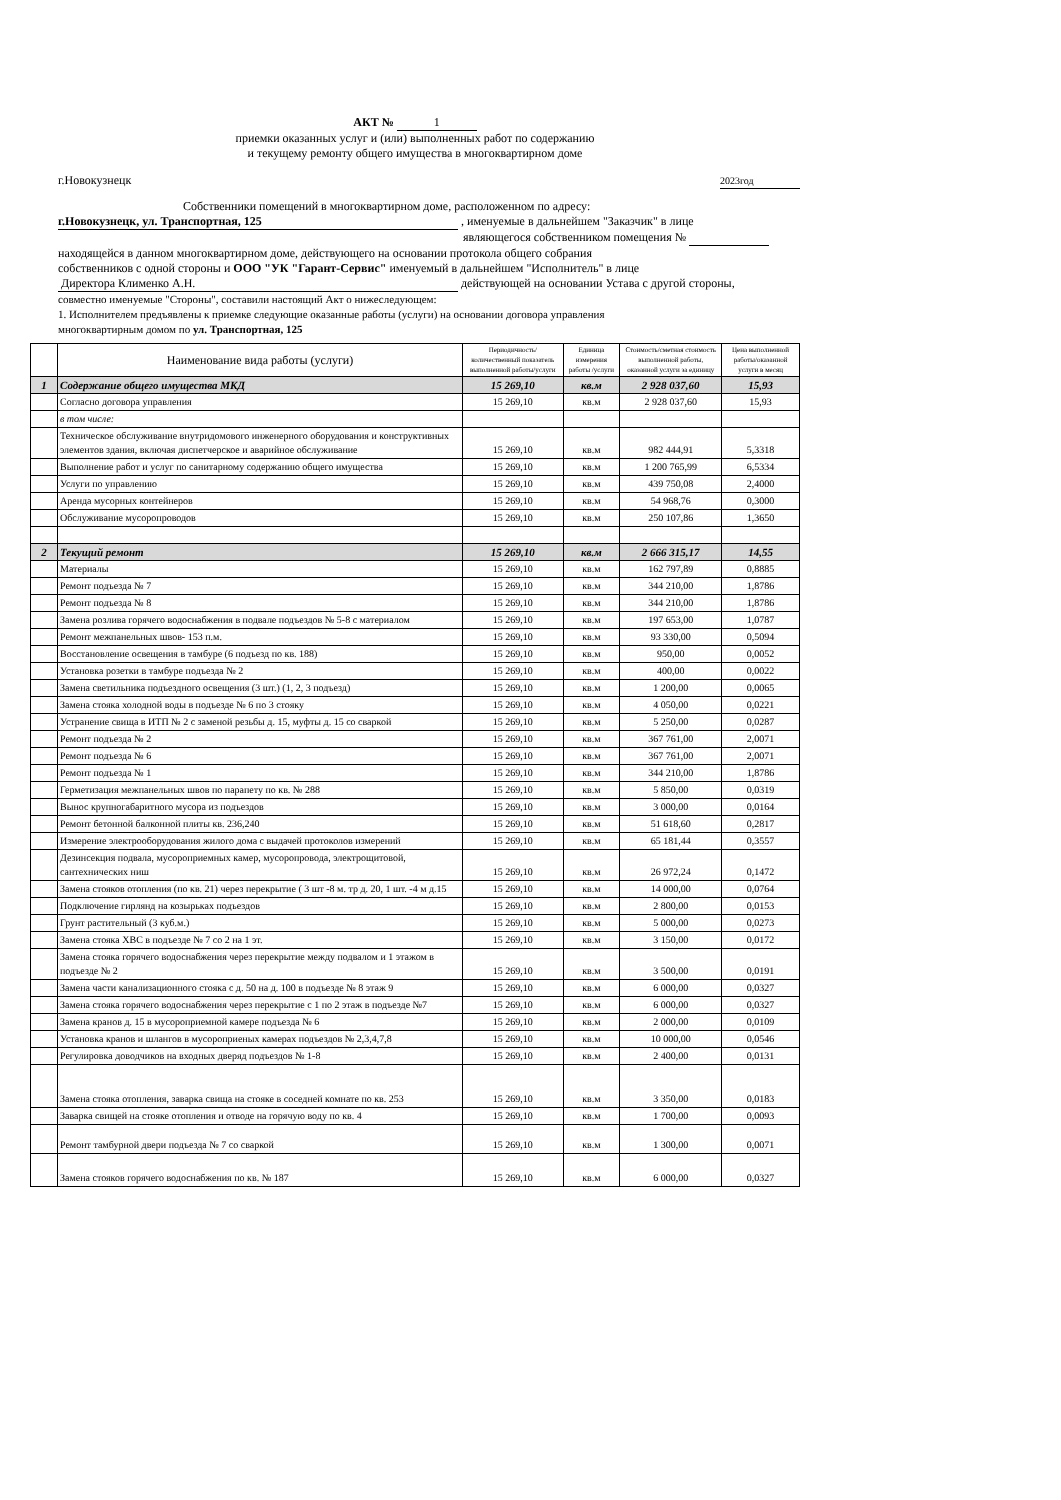АКТ № 1
приемки оказанных услуг и (или) выполненных работ по содержанию
и текущему ремонту общего имущества в многоквартирном доме
г.Новокузнецк 2023год
Собственники помещений в многоквартирном доме, расположенном по адресу:
г.Новокузнецк, ул. Транспортная, 125 , именуемые в дальнейшем "Заказчик" в лице
являющегося собственником помещения №
находящейся в данном многоквартирном доме, действующего на основании протокола общего собрания
собственников с одной стороны и ООО "УК "Гарант-Сервис" именуемый в дальнейшем "Исполнитель" в лице
Директора Клименко А.Н. действующей на основании Устава с другой стороны,
совместно именуемые "Стороны", составили настоящий Акт о нижеследующем:
1. Исполнителем предъявлены к приемке следующие оказанные работы (услуги) на основании договора управления
многоквартирным домом по ул. Транспортная, 125
| | Наименование вида работы (услуги) | Периодичность/количественный показатель выполненной работы/услуги | Единица измерения работы /услуги | Стоимость/сметная стоимость выполненной работы, оказанной услуги за единицу | Цена выполненной работы/оказанной услуги в месяц |
| --- | --- | --- | --- | --- | --- |
| 1 | Содержание общего имущества МКД | 15 269,10 | кв.м | 2 928 037,60 | 15,93 |
| | Согласно договора управления | 15 269,10 | кв.м | 2 928 037,60 | 15,93 |
| | в том числе: | | | | |
| | Техническое обслуживание внутридомового инженерного оборудования и конструктивных элементов здания, включая диспетчерское и аварийное обслуживание | 15 269,10 | кв.м | 982 444,91 | 5,3318 |
| | Выполнение работ и услуг по санитарному содержанию общего имущества | 15 269,10 | кв.м | 1 200 765,99 | 6,5334 |
| | Услуги по управлению | 15 269,10 | кв.м | 439 750,08 | 2,4000 |
| | Аренда мусорных контейнеров | 15 269,10 | кв.м | 54 968,76 | 0,3000 |
| | Обслуживание мусоропроводов | 15 269,10 | кв.м | 250 107,86 | 1,3650 |
| 2 | Текущий ремонт | 15 269,10 | кв.м | 2 666 315,17 | 14,55 |
| | Материалы | 15 269,10 | кв.м | 162 797,89 | 0,8885 |
| | Ремонт подъезда № 7 | 15 269,10 | кв.м | 344 210,00 | 1,8786 |
| | Ремонт подъезда № 8 | 15 269,10 | кв.м | 344 210,00 | 1,8786 |
| | Замена розлива горячего водоснабжения в подвале подъездов № 5-8 с материалом | 15 269,10 | кв.м | 197 653,00 | 1,0787 |
| | Ремонт межпанельных швов- 153 п.м. | 15 269,10 | кв.м | 93 330,00 | 0,5094 |
| | Восстановление освещения в тамбуре (6 подъезд по кв. 188) | 15 269,10 | кв.м | 950,00 | 0,0052 |
| | Установка розетки в тамбуре подъезда № 2 | 15 269,10 | кв.м | 400,00 | 0,0022 |
| | Замена светильника подъездного освещения (3 шт.) (1, 2, 3 подъезд) | 15 269,10 | кв.м | 1 200,00 | 0,0065 |
| | Замена стояка холодной воды в подъезде № 6 по 3 стояку | 15 269,10 | кв.м | 4 050,00 | 0,0221 |
| | Устранение свища в ИТП № 2 с заменой резьбы д. 15, муфты д. 15 со сваркой | 15 269,10 | кв.м | 5 250,00 | 0,0287 |
| | Ремонт подъезда № 2 | 15 269,10 | кв.м | 367 761,00 | 2,0071 |
| | Ремонт подъезда № 6 | 15 269,10 | кв.м | 367 761,00 | 2,0071 |
| | Ремонт подъезда № 1 | 15 269,10 | кв.м | 344 210,00 | 1,8786 |
| | Герметизация межпанельных швов по парапету по кв. № 288 | 15 269,10 | кв.м | 5 850,00 | 0,0319 |
| | Вынос крупногабаритного мусора из подъездов | 15 269,10 | кв.м | 3 000,00 | 0,0164 |
| | Ремонт бетонной балконной плиты кв. 236,240 | 15 269,10 | кв.м | 51 618,60 | 0,2817 |
| | Измерение электрооборудования жилого дома с выдачей протоколов измерений | 15 269,10 | кв.м | 65 181,44 | 0,3557 |
| | Дезинсекция подвала, мусороприемных камер, мусоропровода, электрощитовой, сантехнических ниш | 15 269,10 | кв.м | 26 972,24 | 0,1472 |
| | Замена стояков отопления (по кв. 21) через перекрытие ( 3 шт -8 м. тр д. 20, 1 шт. -4 м д.15 | 15 269,10 | кв.м | 14 000,00 | 0,0764 |
| | Подключение гирлянд на козырьках подъездов | 15 269,10 | кв.м | 2 800,00 | 0,0153 |
| | Грунт растительный (3 куб.м.) | 15 269,10 | кв.м | 5 000,00 | 0,0273 |
| | Замена стояка ХВС в подъезде № 7 со 2 на 1 эт. | 15 269,10 | кв.м | 3 150,00 | 0,0172 |
| | Замена стояка горячего водоснабжения через перекрытие между подвалом и 1 этажом в подъезде № 2 | 15 269,10 | кв.м | 3 500,00 | 0,0191 |
| | Замена части канализационного стояка с д. 50 на д. 100 в подъезде № 8 этаж 9 | 15 269,10 | кв.м | 6 000,00 | 0,0327 |
| | Замена стояка горячего водоснабжения через перекрытие с 1 по 2 этаж в подъезде №7 | 15 269,10 | кв.м | 6 000,00 | 0,0327 |
| | Замена кранов д. 15 в мусороприемной камере подъезда № 6 | 15 269,10 | кв.м | 2 000,00 | 0,0109 |
| | Установка кранов и шлангов в мусороприеных камерах подъездов № 2,3,4,7,8 | 15 269,10 | кв.м | 10 000,00 | 0,0546 |
| | Регулировка доводчиков на входных дверяд подъездов № 1-8 | 15 269,10 | кв.м | 2 400,00 | 0,0131 |
| | Замена стояка отопления, заварка свища на стояке в соседней комнате по кв. 253 | 15 269,10 | кв.м | 3 350,00 | 0,0183 |
| | Заварка свищей на стояке отопления и отводе на горячую воду по кв. 4 | 15 269,10 | кв.м | 1 700,00 | 0,0093 |
| | Ремонт тамбурной двери подъезда № 7 со сваркой | 15 269,10 | кв.м | 1 300,00 | 0,0071 |
| | Замена стояков горячего водоснабжения по кв. № 187 | 15 269,10 | кв.м | 6 000,00 | 0,0327 |